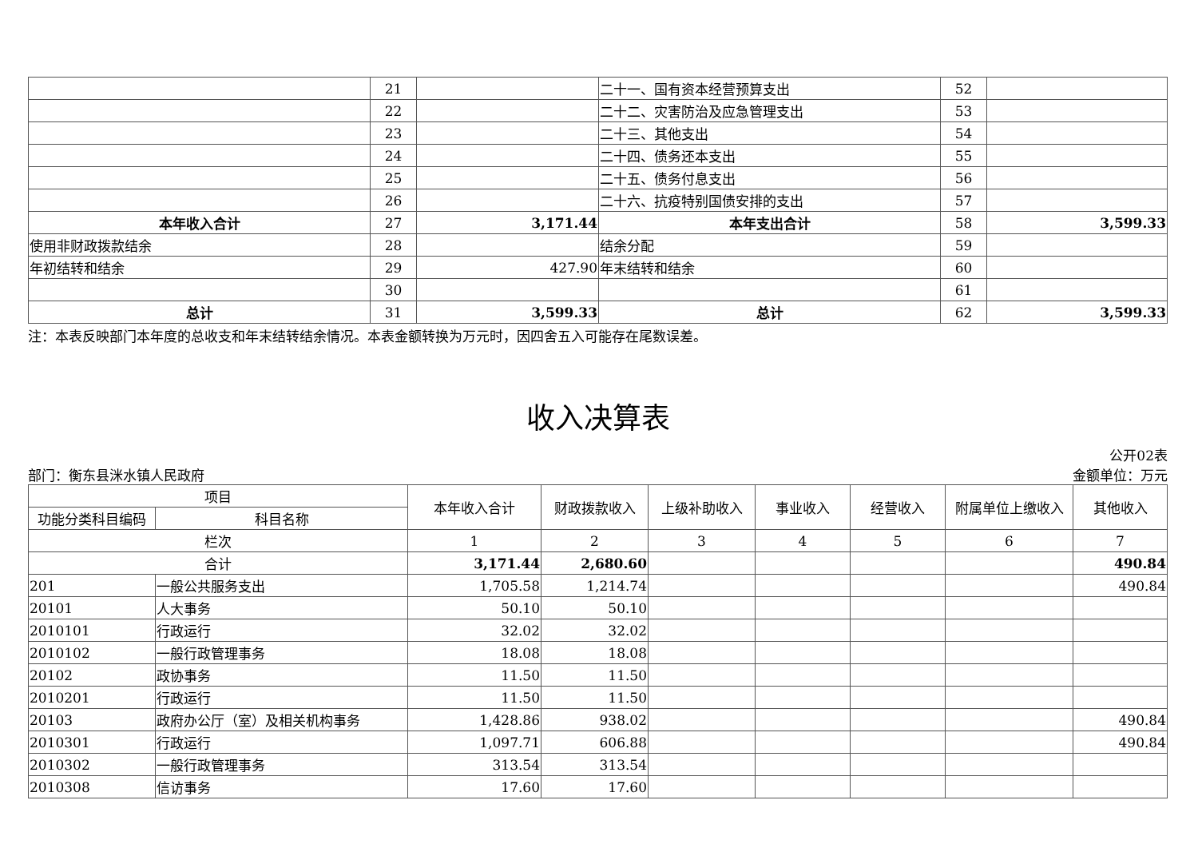| | 21 | | 二十一、国有资本经营预算支出 | 52 | |
| | 22 | | 二十二、灾害防治及应急管理支出 | 53 | |
| | 23 | | 二十三、其他支出 | 54 | |
| | 24 | | 二十四、债务还本支出 | 55 | |
| | 25 | | 二十五、债务付息支出 | 56 | |
| | 26 | | 二十六、抗疫特别国债安排的支出 | 57 | |
| 本年收入合计 | 27 | 3,171.44 | 本年支出合计 | 58 | 3,599.33 |
| 使用非财政拨款结余 | 28 | | 结余分配 | 59 | |
| 年初结转和结余 | 29 | 427.90 | 年末结转和结余 | 60 | |
| | 30 | | | 61 | |
| 总计 | 31 | 3,599.33 | 总计 | 62 | 3,599.33 |
注：本表反映部门本年度的总收支和年末结转结余情况。本表金额转换为万元时，因四舍五入可能存在尾数误差。
收入决算表
公开02表
部门：衡东县洣水镇人民政府 金额单位：万元
| 项目 | | 本年收入合计 | 财政拨款收入 | 上级补助收入 | 事业收入 | 经营收入 | 附属单位上缴收入 | 其他收入 |
| --- | --- | --- | --- | --- | --- | --- | --- | --- |
| 功能分类科目编码 | 科目名称 | | | | | | | |
| 栏次 | | 1 | 2 | 3 | 4 | 5 | 6 | 7 |
| 合计 | | 3,171.44 | 2,680.60 | | | | | 490.84 |
| 201 | 一般公共服务支出 | 1,705.58 | 1,214.74 | | | | | 490.84 |
| 20101 | 人大事务 | 50.10 | 50.10 | | | | | |
| 2010101 | 行政运行 | 32.02 | 32.02 | | | | | |
| 2010102 | 一般行政管理事务 | 18.08 | 18.08 | | | | | |
| 20102 | 政协事务 | 11.50 | 11.50 | | | | | |
| 2010201 | 行政运行 | 11.50 | 11.50 | | | | | |
| 20103 | 政府办公厅（室）及相关机构事务 | 1,428.86 | 938.02 | | | | | 490.84 |
| 2010301 | 行政运行 | 1,097.71 | 606.88 | | | | | 490.84 |
| 2010302 | 一般行政管理事务 | 313.54 | 313.54 | | | | | |
| 2010308 | 信访事务 | 17.60 | 17.60 | | | | | |